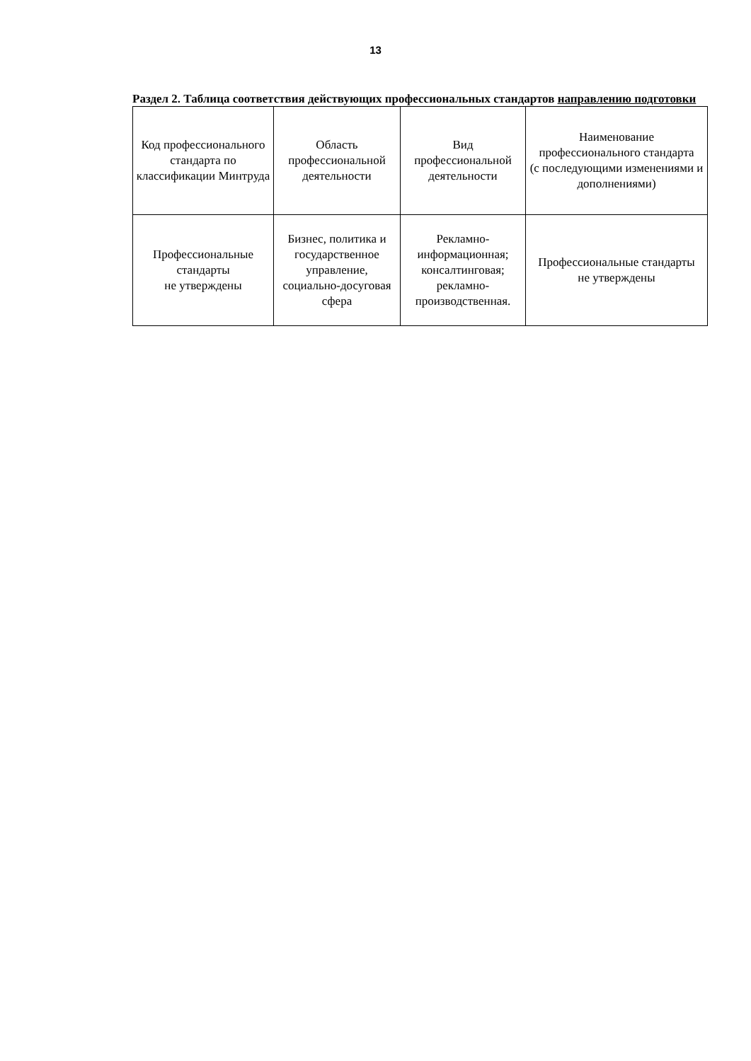13
Раздел 2. Таблица соответствия действующих профессиональных стандартов направлению подготовки
| Код профессионального стандарта по классификации Минтруда | Область профессиональной деятельности | Вид профессиональной деятельности | Наименование профессионального стандарта (с последующими изменениями и дополнениями) |
| --- | --- | --- | --- |
| Профессиональные стандарты не утверждены | Бизнес, политика и государственное управление, социально-досуговая сфера | Рекламно-информационная; консалтинговая; рекламно-производственная. | Профессиональные стандарты не утверждены |